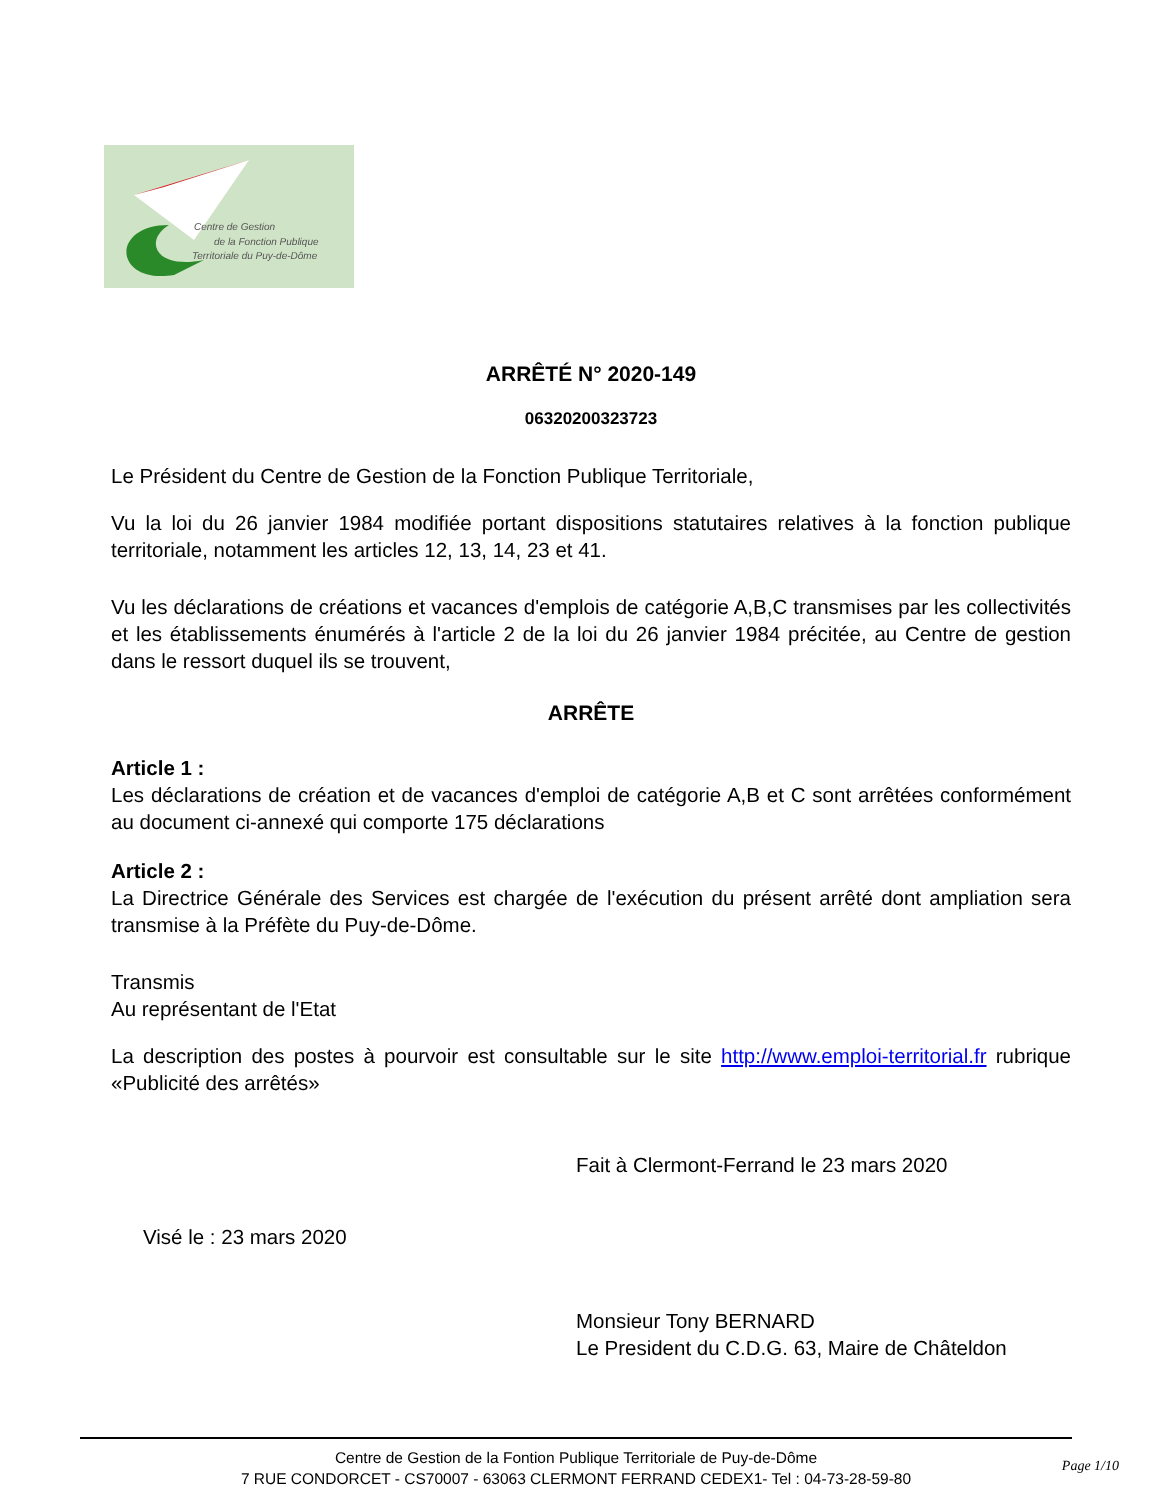Centre de Gestion
de la Fonction Publique
Territoriale du Puy-de-Dôme
ARRÊTÉ N° 2020-149
06320200323723
Le Président du Centre de Gestion de la Fonction Publique Territoriale,
Vu la loi du 26 janvier 1984 modifiée portant dispositions statutaires relatives à la fonction publique territoriale, notamment les articles 12, 13, 14, 23 et 41.
Vu les déclarations de créations et vacances d'emplois de catégorie A,B,C transmises par les collectivités et les établissements énumérés à l'article 2 de la loi du 26 janvier 1984 précitée, au Centre de gestion dans le ressort duquel ils se trouvent,
ARRÊTE
Article 1 :
Les déclarations de création et de vacances d'emploi de catégorie A,B et C sont arrêtées conformément au document ci-annexé qui comporte 175 déclarations
Article 2 :
La Directrice Générale des Services est chargée de l'exécution du présent arrêté dont ampliation sera transmise à la Préfète du Puy-de-Dôme.
Transmis
Au représentant de l'Etat
La description des postes à pourvoir est consultable sur le site http://www.emploi-territorial.fr rubrique «Publicité des arrêtés»
Fait à Clermont-Ferrand le 23 mars 2020
Visé le : 23 mars 2020
Monsieur Tony BERNARD
Le President du C.D.G. 63, Maire de Châteldon
Centre de Gestion de la Fontion Publique Territoriale de Puy-de-Dôme
7 RUE CONDORCET - CS70007 - 63063 CLERMONT FERRAND CEDEX1- Tel : 04-73-28-59-80
Page 1/10